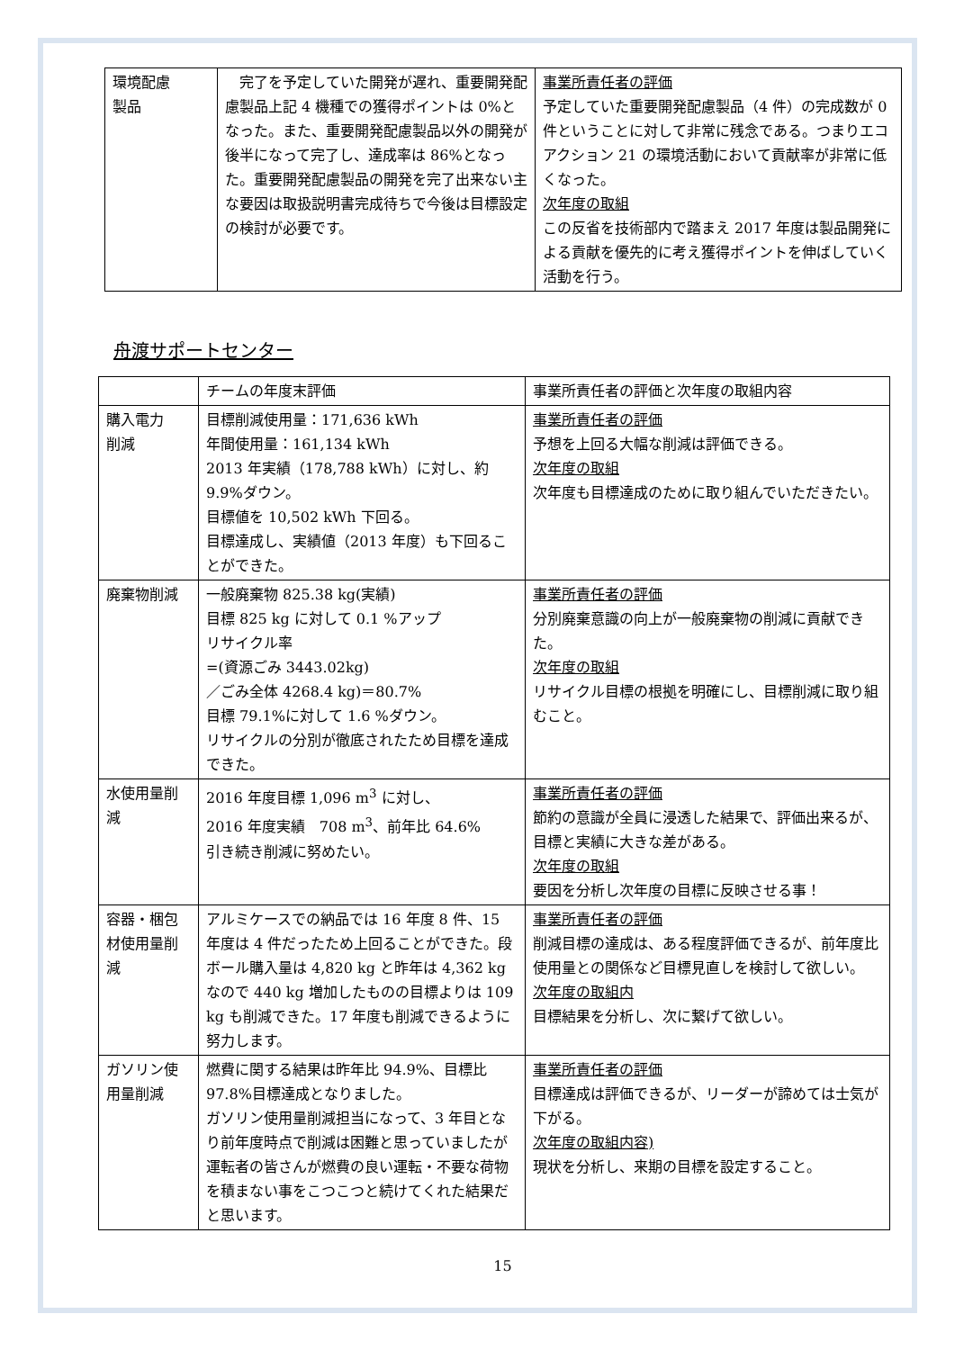| 環境配慮 製品 | 完了を予定していた開発が遅れ、重要開発配慮製品上記 4 機種での獲得ポイントは 0%となった。また、重要開発配慮製品以外の開発が後半になって完了し、達成率は 86%となった。重要開発配慮製品の開発を完了出来ない主な要因は取扱説明書完成待ちで今後は目標設定の検討が必要です。 | 事業所責任者の評価 予定していた重要開発配慮製品（4 件）の完成数が 0 件ということに対して非常に残念である。つまりエコアクション 21 の環境活動において貢献率が非常に低くなった。 次年度の取組 この反省を技術部内で踏まえ 2017 年度は製品開発による貢献を優先的に考え獲得ポイントを伸ばしていく活動を行う。 |
舟渡サポートセンター
| | チームの年度末評価 | 事業所責任者の評価と次年度の取組内容 |
| --- | --- | --- |
| 購入電力 削減 | 目標削減使用量：171,636 kWh 年間使用量：161,134 kWh 2013 年実績（178,788 kWh）に対し、約 9.9%ダウン。 目標値を 10,502 kWh 下回る。 目標達成し、実績値（2013 年度）も下回ることができた。 | 事業所責任者の評価 予想を上回る大幅な削減は評価できる。 次年度の取組 次年度も目標達成のために取り組んでいただきたい。 |
| 廃棄物削減 | 一般廃棄物 825.38 kg(実績) 目標 825 kg に対して 0.1 %アップ リサイクル率 =(資源ごみ 3443.02kg) ／ごみ全体 4268.4 kg)＝80.7% 目標 79.1%に対して 1.6 %ダウン。 リサイクルの分別が徹底されたため目標を達成できた。 | 事業所責任者の評価 分別廃棄意識の向上が一般廃棄物の削減に貢献できた。 次年度の取組 リサイクル目標の根拠を明確にし、目標削減に取り組むこと。 |
| 水使用量削減 | 2016 年度目標 1,096 m<sup>3</sup> に対し、 2016 年度実績 708 m<sup>3</sup>、前年比 64.6% 引き続き削減に努めたい。 | 事業所責任者の評価 節約の意識が全員に浸透した結果で、評価出来るが、目標と実績に大きな差がある。 次年度の取組 要因を分析し次年度の目標に反映させる事！ |
| 容器・梱包材使用量削減 | アルミケースでの納品では 16 年度 8 件、15 年度は 4 件だったため上回ることができた。段ボール購入量は 4,820 kg と昨年は 4,362 kg なので 440 kg 増加したものの目標よりは 109 kg も削減できた。17 年度も削減できるように努力します。 | 事業所責任者の評価 削減目標の達成は、ある程度評価できるが、前年度比使用量との関係など目標見直しを検討して欲しい。 次年度の取組内 目標結果を分析し、次に繋げて欲しい。 |
| ガソリン使用量削減 | 燃費に関する結果は昨年比 94.9%、目標比 97.8%目標達成となりました。 ガソリン使用量削減担当になって、3 年目となり前年度時点で削減は困難と思っていましたが運転者の皆さんが燃費の良い運転・不要な荷物を積まない事をこつこつと続けてくれた結果だと思います。 | 事業所責任者の評価 目標達成は評価できるが、リーダーが諦めては士気が下がる。 次年度の取組内容) 現状を分析し、来期の目標を設定すること。 |
15